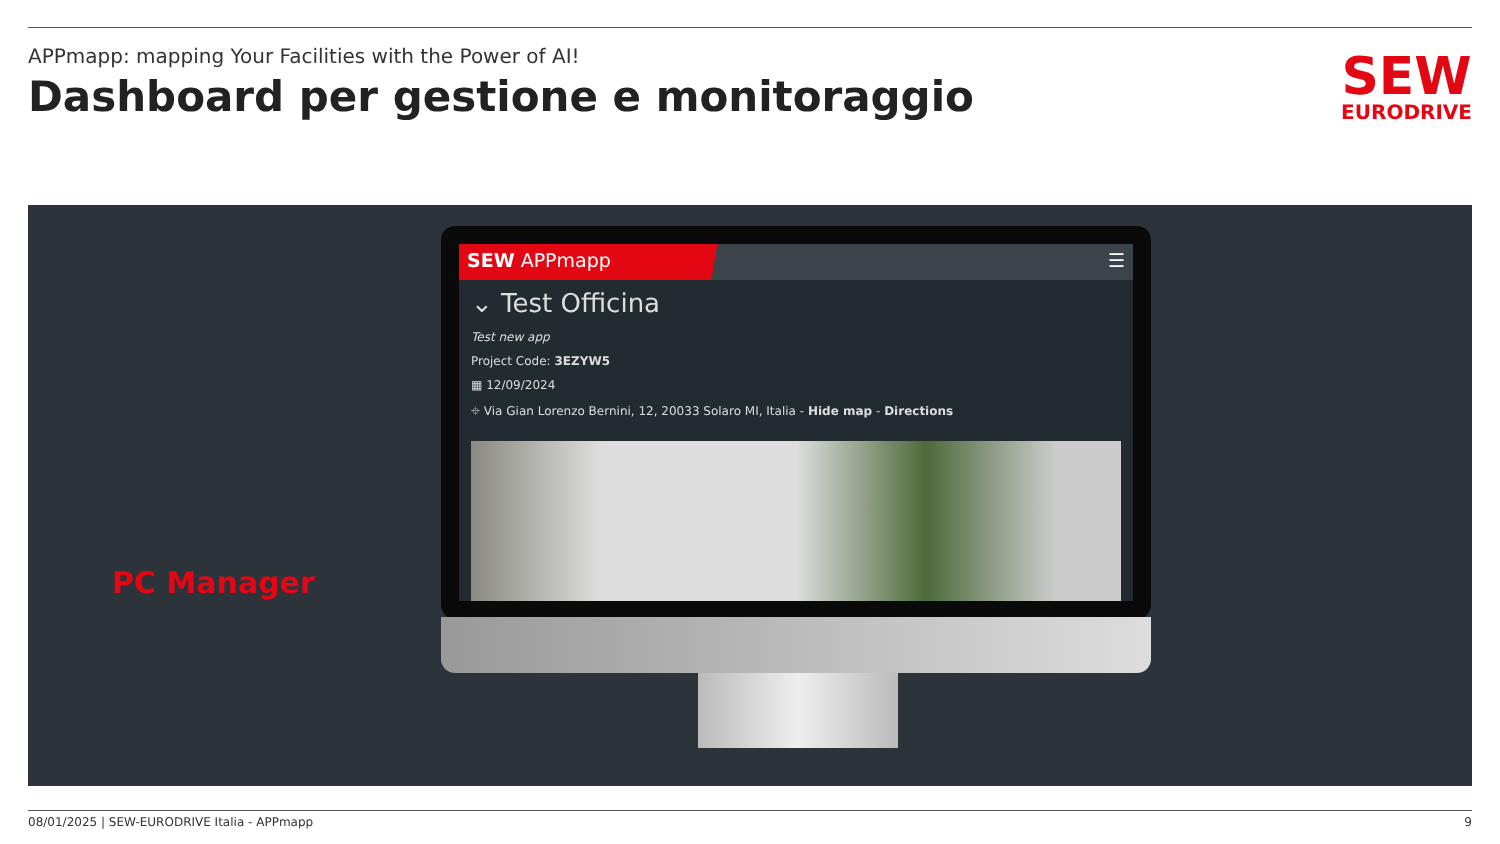APPmapp: mapping Your Facilities with the Power of AI!
Dashboard per gestione e monitoraggio
SEW
EURODRIVE
PC Manager
SEW APPmapp ☰
⌄ Test Officina
Test new app
Project Code: 3EZYW5
▦ 12/09/2024
⌖ Via Gian Lorenzo Bernini, 12, 20033 Solaro MI, Italia - Hide map - Directions
08/01/2025 | SEW-EURODRIVE Italia - APPmapp 9